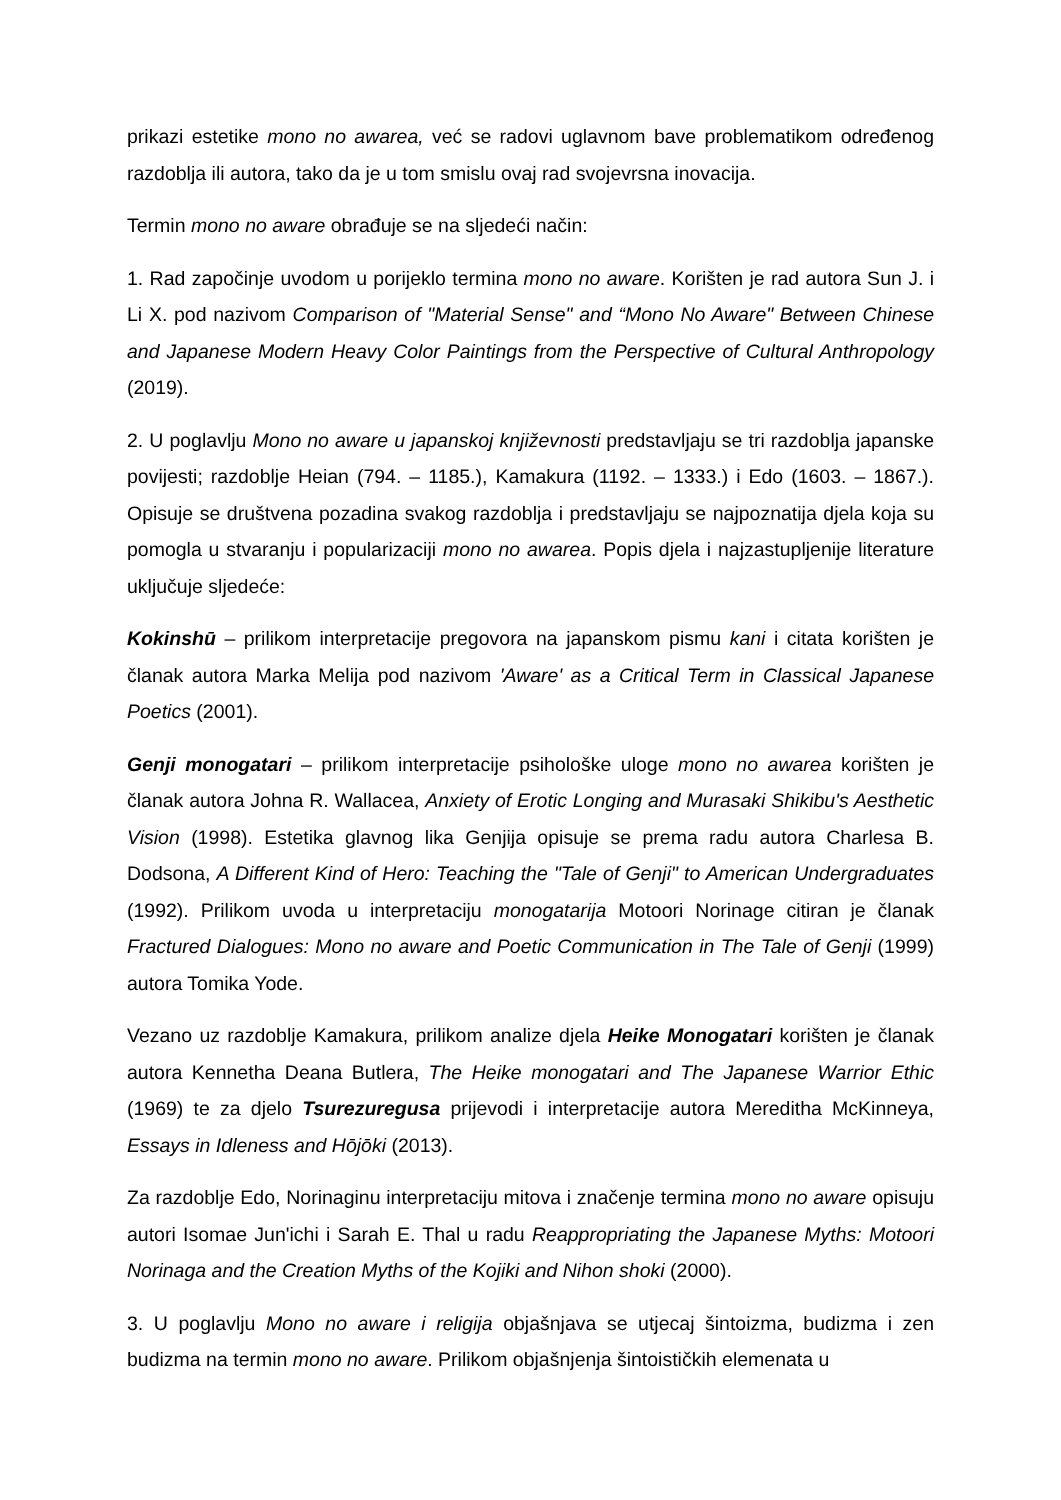prikazi estetike mono no awarea, već se radovi uglavnom bave problematikom određenog razdoblja ili autora, tako da je u tom smislu ovaj rad svojevrsna inovacija.
Termin mono no aware obrađuje se na sljedeći način:
1. Rad započinje uvodom u porijeklo termina mono no aware. Korišten je rad autora Sun J. i Li X. pod nazivom Comparison of "Material Sense" and “Mono No Aware" Between Chinese and Japanese Modern Heavy Color Paintings from the Perspective of Cultural Anthropology (2019).
2. U poglavlju Mono no aware u japanskoj književnosti predstavljaju se tri razdoblja japanske povijesti; razdoblje Heian (794. – 1185.), Kamakura (1192. – 1333.) i Edo (1603. – 1867.). Opisuje se društvena pozadina svakog razdoblja i predstavljaju se najpoznatija djela koja su pomogla u stvaranju i popularizaciji mono no awarea. Popis djela i najzastupljenije literature uključuje sljedeće:
Kokinshū – prilikom interpretacije pregovora na japanskom pismu kani i citata korišten je članak autora Marka Melija pod nazivom 'Aware' as a Critical Term in Classical Japanese Poetics (2001).
Genji monogatari – prilikom interpretacije psihološke uloge mono no awarea korišten je članak autora Johna R. Wallacea, Anxiety of Erotic Longing and Murasaki Shikibu's Aesthetic Vision (1998). Estetika glavnog lika Genjija opisuje se prema radu autora Charlesa B. Dodsona, A Different Kind of Hero: Teaching the "Tale of Genji" to American Undergraduates (1992). Prilikom uvoda u interpretaciju monogatarija Motoori Norinage citiran je članak Fractured Dialogues: Mono no aware and Poetic Communication in The Tale of Genji (1999) autora Tomika Yode.
Vezano uz razdoblje Kamakura, prilikom analize djela Heike Monogatari korišten je članak autora Kennetha Deana Butlera, The Heike monogatari and The Japanese Warrior Ethic (1969) te za djelo Tsurezuregusa prijevodi i interpretacije autora Mereditha McKinneya, Essays in Idleness and Hōjōki (2013).
Za razdoblje Edo, Norinaginu interpretaciju mitova i značenje termina mono no aware opisuju autori Isomae Jun'ichi i Sarah E. Thal u radu Reappropriating the Japanese Myths: Motoori Norinaga and the Creation Myths of the Kojiki and Nihon shoki (2000).
3. U poglavlju Mono no aware i religija objašnjava se utjecaj šintoizma, budizma i zen budizma na termin mono no aware. Prilikom objašnjenja šintoističkih elemenata u